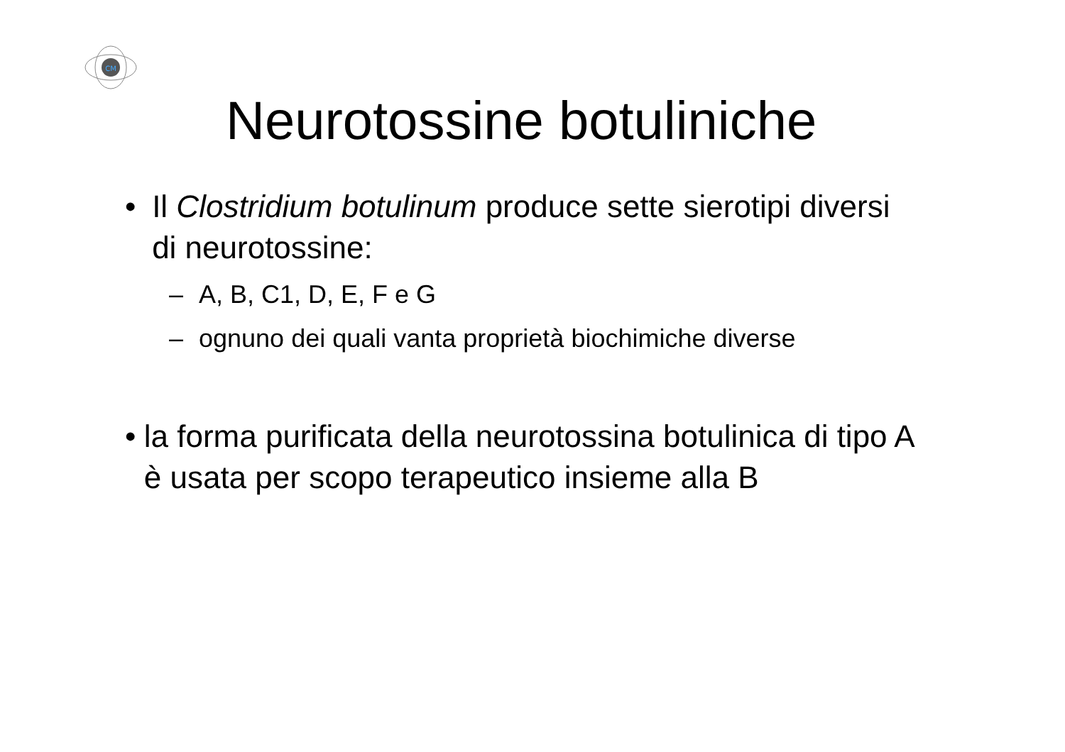CM
Neurotossine botuliniche
• Il Clostridium botulinum produce sette sierotipi diversi di neurotossine:
– A, B, C1, D, E, F e G
– ognuno dei quali vanta proprietà biochimiche diverse
• la forma purificata della neurotossina botulinica di tipo A è usata per scopo terapeutico insieme alla B